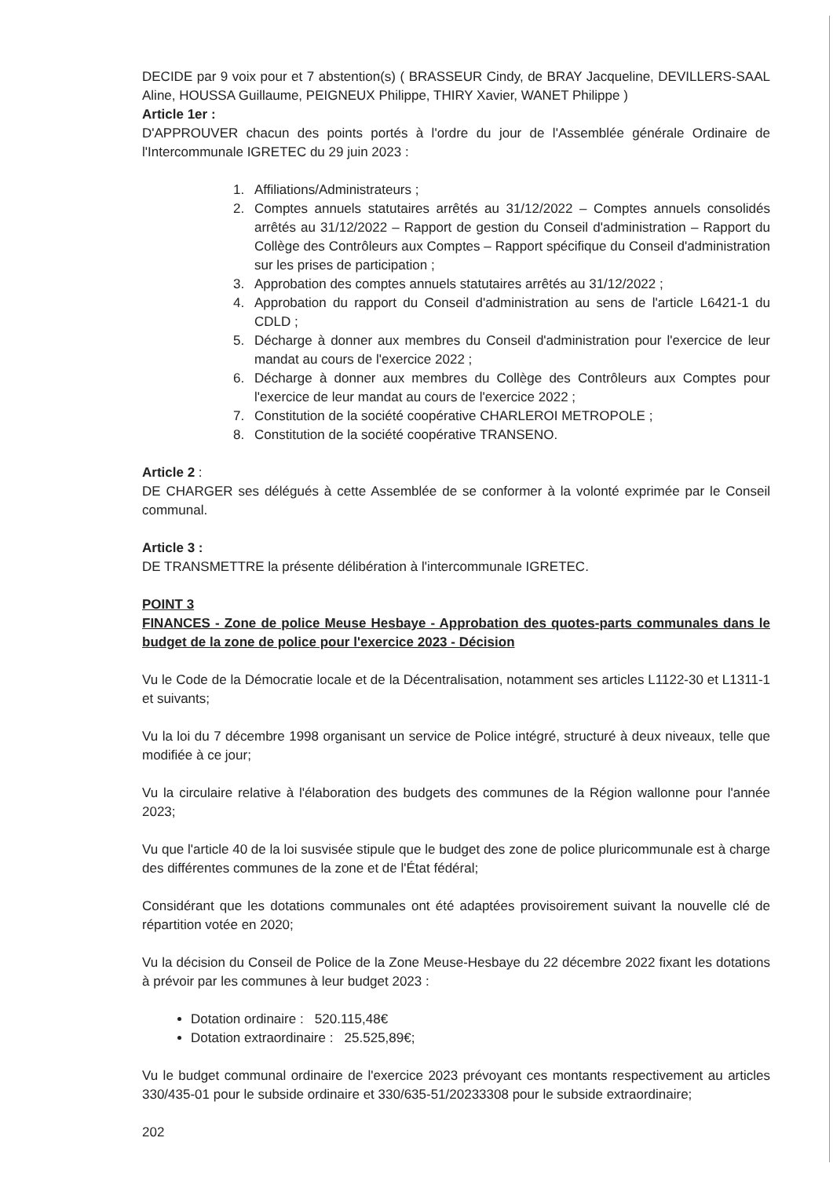DECIDE par 9 voix pour et 7 abstention(s) ( BRASSEUR Cindy, de BRAY Jacqueline, DEVILLERS-SAAL Aline, HOUSSA Guillaume, PEIGNEUX Philippe, THIRY Xavier, WANET Philippe )
Article 1er :
D'APPROUVER chacun des points portés à l'ordre du jour de l'Assemblée générale Ordinaire de l'Intercommunale IGRETEC du 29 juin 2023 :
1. Affiliations/Administrateurs ;
2. Comptes annuels statutaires arrêtés au 31/12/2022 – Comptes annuels consolidés arrêtés au 31/12/2022 – Rapport de gestion du Conseil d'administration – Rapport du Collège des Contrôleurs aux Comptes – Rapport spécifique du Conseil d'administration sur les prises de participation ;
3. Approbation des comptes annuels statutaires arrêtés au 31/12/2022 ;
4. Approbation du rapport du Conseil d'administration au sens de l'article L6421-1 du CDLD ;
5. Décharge à donner aux membres du Conseil d'administration pour l'exercice de leur mandat au cours de l'exercice 2022 ;
6. Décharge à donner aux membres du Collège des Contrôleurs aux Comptes pour l'exercice de leur mandat au cours de l'exercice 2022 ;
7. Constitution de la société coopérative CHARLEROI METROPOLE ;
8. Constitution de la société coopérative TRANSENO.
Article 2 :
DE CHARGER ses délégués à cette Assemblée de se conformer à la volonté exprimée par le Conseil communal.
Article 3 :
DE TRANSMETTRE la présente délibération à l'intercommunale IGRETEC.
POINT 3
FINANCES - Zone de police Meuse Hesbaye - Approbation des quotes-parts communales dans le budget de la zone de police pour l'exercice 2023 - Décision
Vu le Code de la Démocratie locale et de la Décentralisation, notamment ses articles L1122-30 et L1311-1 et suivants;
Vu la loi du 7 décembre 1998 organisant un service de Police intégré, structuré à deux niveaux, telle que modifiée à ce jour;
Vu la circulaire relative à l'élaboration des budgets des communes de la Région wallonne pour l'année 2023;
Vu que l'article 40 de la loi susvisée stipule que le budget des zone de police pluricommunale est à charge des différentes communes de la zone et de l'État fédéral;
Considérant que les dotations communales ont été adaptées provisoirement suivant la nouvelle clé de répartition votée en 2020;
Vu la décision du Conseil de Police de la Zone Meuse-Hesbaye du 22 décembre 2022 fixant les dotations à prévoir par les communes à leur budget 2023 :
Dotation ordinaire : 520.115,48€
Dotation extraordinaire : 25.525,89€;
Vu le budget communal ordinaire de l'exercice 2023 prévoyant ces montants respectivement au articles 330/435-01 pour le subside ordinaire et 330/635-51/20233308 pour le subside extraordinaire;
202